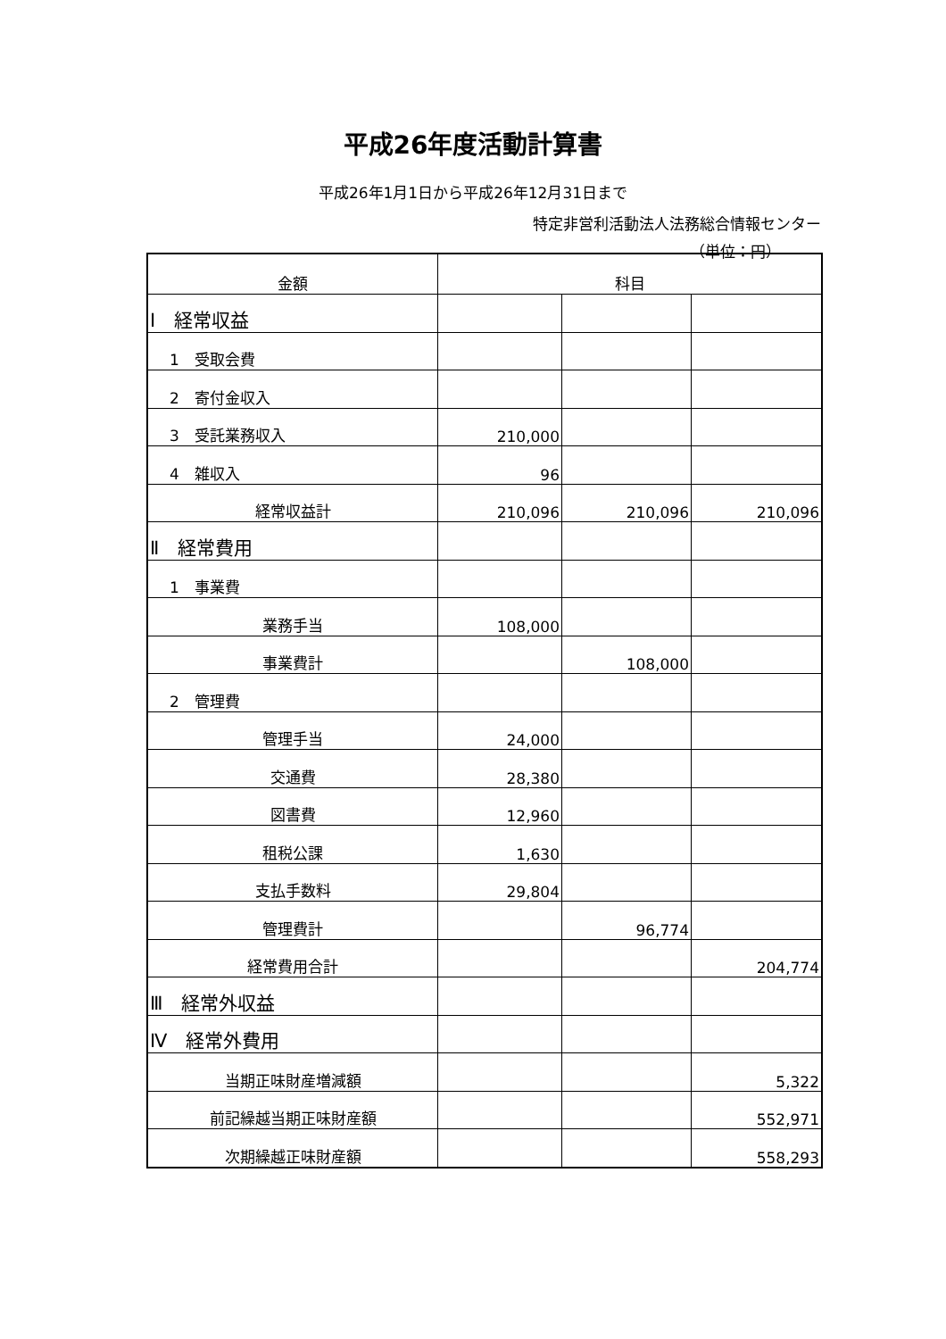平成26年度活動計算書
平成26年1月1日から平成26年12月31日まで
特定非営利活動法人法務総合情報センター
（単位：円）
| 金額 | 科目 | | |
| --- | --- | --- | --- |
| Ⅰ 経常収益 | | | |
| 1 受取会費 | | | |
| 2 寄付金収入 | | | |
| 3 受託業務収入 | 210,000 | | |
| 4 雑収入 | 96 | | |
| 経常収益計 | 210,096 | 210,096 | 210,096 |
| Ⅱ 経常費用 | | | |
| 1 事業費 | | | |
| 業務手当 | 108,000 | | |
| 事業費計 | | 108,000 | |
| 2 管理費 | | | |
| 管理手当 | 24,000 | | |
| 交通費 | 28,380 | | |
| 図書費 | 12,960 | | |
| 租税公課 | 1,630 | | |
| 支払手数料 | 29,804 | | |
| 管理費計 | | 96,774 | |
| 経常費用合計 | | | 204,774 |
| Ⅲ 経常外収益 | | | |
| Ⅳ 経常外費用 | | | |
| 当期正味財産増減額 | | | 5,322 |
| 前記繰越当期正味財産額 | | | 552,971 |
| 次期繰越正味財産額 | | | 558,293 |